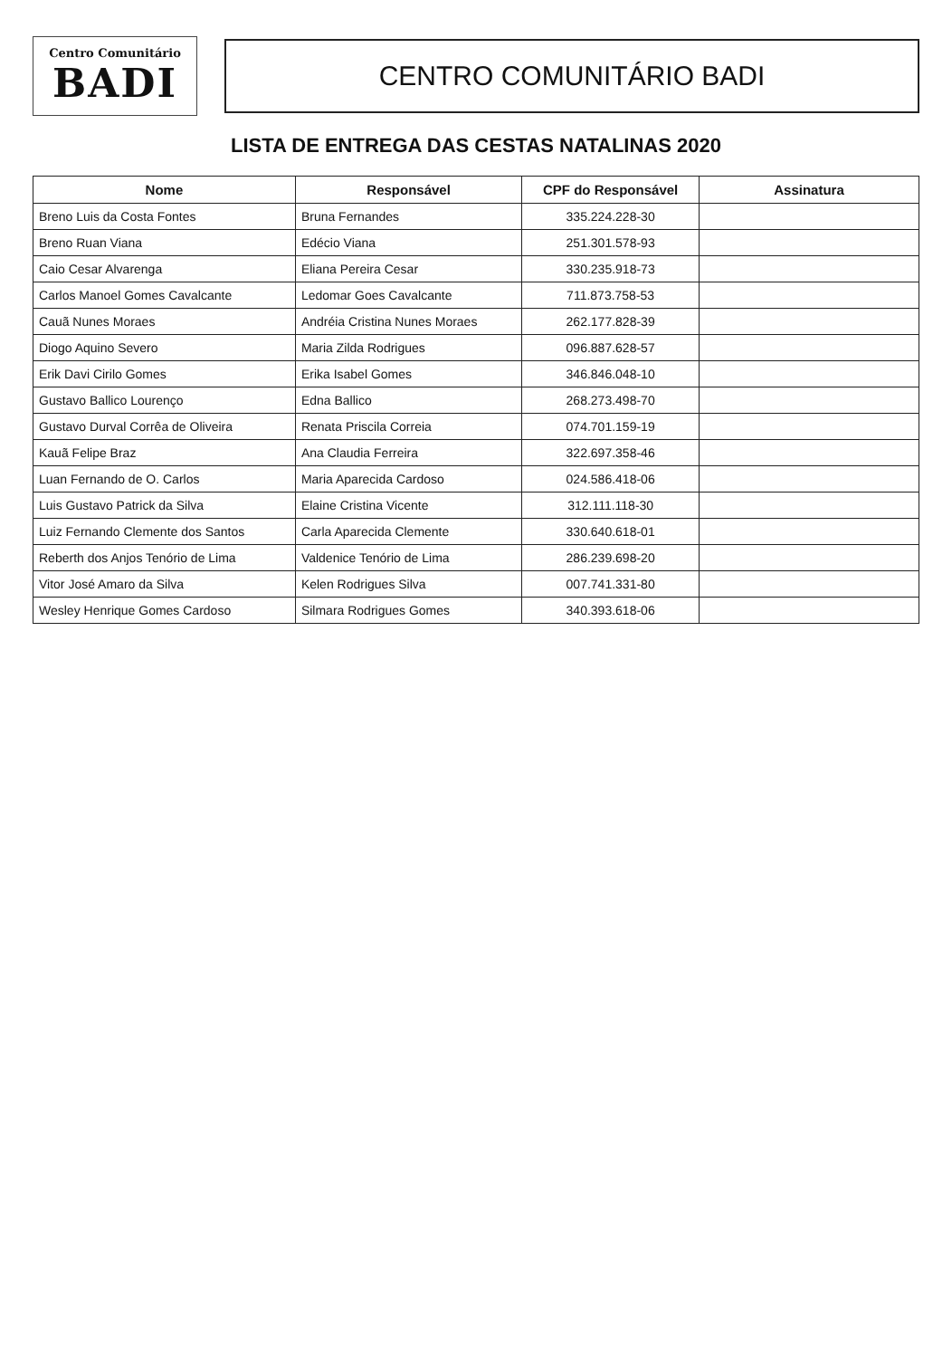Centro Comunitário
BADI
CENTRO COMUNITÁRIO BADI
LISTA DE ENTREGA DAS CESTAS NATALINAS 2020
| Nome | Responsável | CPF do Responsável | Assinatura |
| --- | --- | --- | --- |
| Breno Luis da Costa Fontes | Bruna Fernandes | 335.224.228-30 | |
| Breno Ruan Viana | Edécio Viana | 251.301.578-93 | |
| Caio Cesar Alvarenga | Eliana Pereira Cesar | 330.235.918-73 | |
| Carlos Manoel Gomes Cavalcante | Ledomar Goes Cavalcante | 711.873.758-53 | |
| Cauã Nunes Moraes | Andréia Cristina Nunes Moraes | 262.177.828-39 | |
| Diogo Aquino Severo | Maria Zilda Rodrigues | 096.887.628-57 | |
| Erik Davi Cirilo Gomes | Erika Isabel Gomes | 346.846.048-10 | |
| Gustavo Ballico Lourenço | Edna Ballico | 268.273.498-70 | |
| Gustavo Durval Corrêa de Oliveira | Renata Priscila Correia | 074.701.159-19 | |
| Kauã Felipe Braz | Ana Claudia Ferreira | 322.697.358-46 | |
| Luan Fernando de O. Carlos | Maria Aparecida Cardoso | 024.586.418-06 | |
| Luis Gustavo Patrick da Silva | Elaine Cristina Vicente | 312.111.118-30 | |
| Luiz Fernando Clemente dos Santos | Carla Aparecida Clemente | 330.640.618-01 | |
| Reberth dos Anjos Tenório de Lima | Valdenice Tenório de Lima | 286.239.698-20 | |
| Vitor José Amaro da Silva | Kelen Rodrigues Silva | 007.741.331-80 | |
| Wesley Henrique Gomes Cardoso | Silmara Rodrigues Gomes | 340.393.618-06 | |